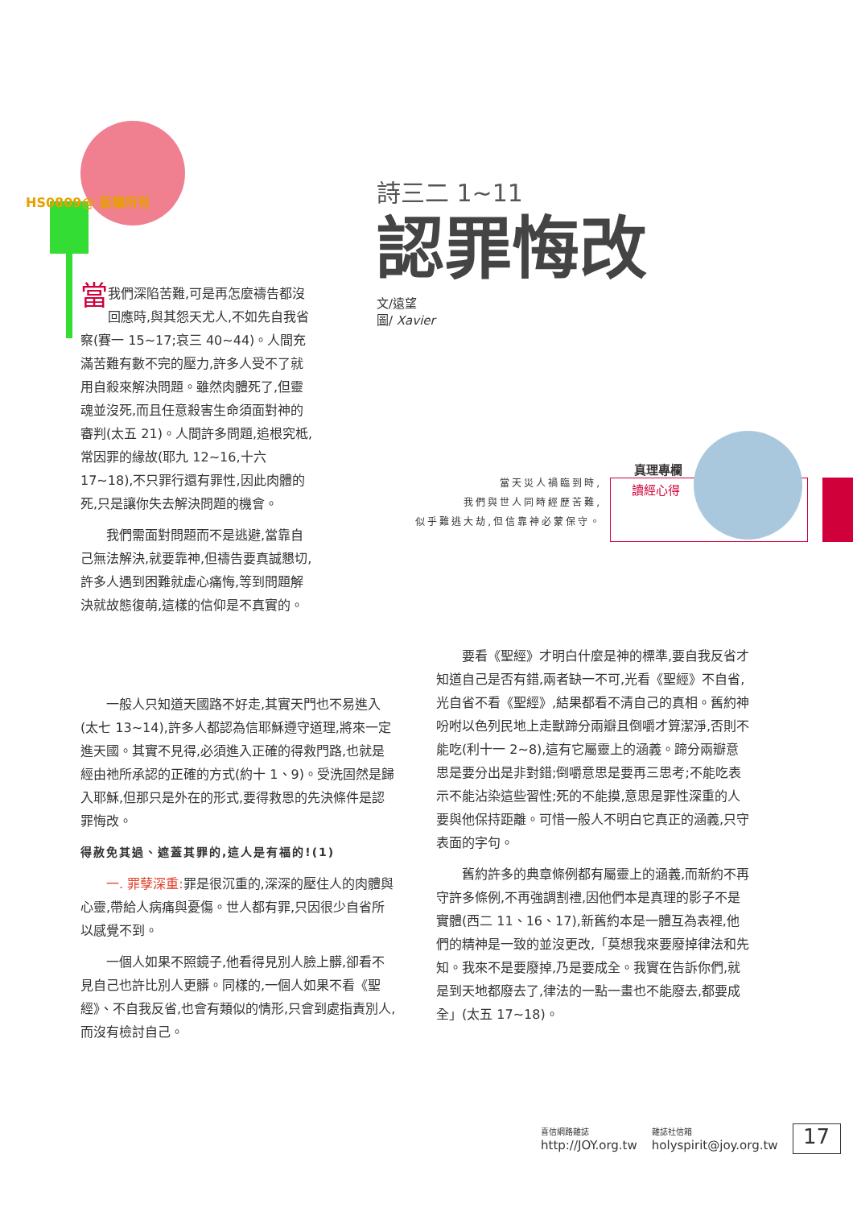HS0809@ 版權所有
詩三二 1~11
認罪悔改
文/遠望
圖/ Xavier
當天災人禍臨到時,
我們與世人同時經歷苦難,
似乎難逃大劫,但信靠神必蒙保守。
真理專欄
讀經心得
當我們深陷苦難,可是再怎麼禱告都沒回應時,與其怨天尤人,不如先自我省察(賽一 15~17;哀三 40~44)。人間充滿苦難有數不完的壓力,許多人受不了就用自殺來解決問題。雖然肉體死了,但靈魂並沒死,而且任意殺害生命須面對神的審判(太五 21)。人間許多問題,追根究柢,常因罪的緣故(耶九 12~16,十六 17~18),不只罪行還有罪性,因此肉體的死,只是讓你失去解決問題的機會。
我們需面對問題而不是逃避,當靠自己無法解決,就要靠神,但禱告要真誠懇切,許多人遇到困難就虛心痛悔,等到問題解決就故態復萌,這樣的信仰是不真實的。
一般人只知道天國路不好走,其實天門也不易進入(太七 13~14),許多人都認為信耶穌遵守道理,將來一定進天國。其實不見得,必須進入正確的得救門路,也就是經由祂所承認的正確的方式(約十 1、9)。受洗固然是歸入耶穌,但那只是外在的形式,要得救恩的先決條件是認罪悔改。
得赦免其過、遮蓋其罪的,這人是有福的!(1)
一. 罪孽深重: 罪是很沉重的,深深的壓住人的肉體與心靈,帶給人病痛與憂傷。世人都有罪,只因很少自省所以感覺不到。
一個人如果不照鏡子,他看得見別人臉上髒,卻看不見自己也許比別人更髒。同樣的,一個人如果不看《聖經》、不自我反省,也會有類似的情形,只會到處指責別人,而沒有檢討自己。
要看《聖經》才明白什麼是神的標準,要自我反省才知道自己是否有錯,兩者缺一不可,光看《聖經》不自省,光自省不看《聖經》,結果都看不清自己的真相。舊約神吩咐以色列民地上走獸蹄分兩瓣且倒嚼才算潔淨,否則不能吃(利十一 2~8),這有它屬靈上的涵義。蹄分兩瓣意思是要分出是非對錯;倒嚼意思是要再三思考;不能吃表示不能沾染這些習性;死的不能摸,意思是罪性深重的人要與他保持距離。可惜一般人不明白它真正的涵義,只守表面的字句。
舊約許多的典章條例都有屬靈上的涵義,而新約不再守許多條例,不再強調割禮,因他們本是真理的影子不是實體(西二 11、16、17),新舊約本是一體互為表裡,他們的精神是一致的並沒更改,「莫想我來要廢掉律法和先知。我來不是要廢掉,乃是要成全。我實在告訴你們,就是到天地都廢去了,律法的一點一畫也不能廢去,都要成全」(太五 17~18)。
喜信網路雜誌
http://JOY.org.tw
雜誌社信箱
holyspirit@joy.org.tw
17